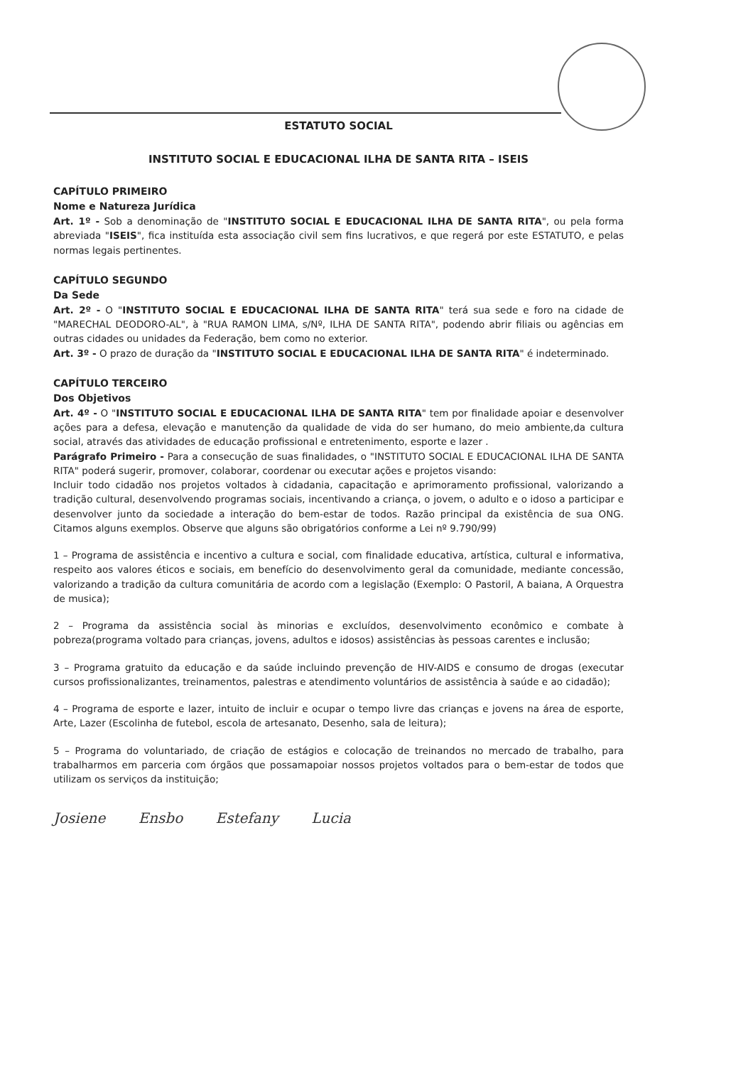ESTATUTO SOCIAL
INSTITUTO SOCIAL E EDUCACIONAL ILHA DE SANTA RITA – ISEIS
CAPÍTULO PRIMEIRO
Nome e Natureza Jurídica
Art. 1º - Sob a denominação de "INSTITUTO SOCIAL E EDUCACIONAL ILHA DE SANTA RITA", ou pela forma abreviada "ISEIS", fica instituída esta associação civil sem fins lucrativos, e que regerá por este ESTATUTO, e pelas normas legais pertinentes.
CAPÍTULO SEGUNDO
Da Sede
Art. 2º - O "INSTITUTO SOCIAL E EDUCACIONAL ILHA DE SANTA RITA" terá sua sede e foro na cidade de "MARECHAL DEODORO-AL", à "RUA RAMON LIMA, s/Nº, ILHA DE SANTA RITA", podendo abrir filiais ou agências em outras cidades ou unidades da Federação, bem como no exterior.
Art. 3º - O prazo de duração da "INSTITUTO SOCIAL E EDUCACIONAL ILHA DE SANTA RITA" é indeterminado.
CAPÍTULO TERCEIRO
Dos Objetivos
Art. 4º - O "INSTITUTO SOCIAL E EDUCACIONAL ILHA DE SANTA RITA" tem por finalidade apoiar e desenvolver ações para a defesa, elevação e manutenção da qualidade de vida do ser humano, do meio ambiente,da cultura social, através das atividades de educação profissional e entretenimento, esporte e lazer .
Parágrafo Primeiro - Para a consecução de suas finalidades, o "INSTITUTO SOCIAL E EDUCACIONAL ILHA DE SANTA RITA" poderá sugerir, promover, colaborar, coordenar ou executar ações e projetos visando:
Incluir todo cidadão nos projetos voltados à cidadania, capacitação e aprimoramento profissional, valorizando a tradição cultural, desenvolvendo programas sociais, incentivando a criança, o jovem, o adulto e o idoso a participar e desenvolver junto da sociedade a interação do bem-estar de todos. Razão principal da existência de sua ONG. Citamos alguns exemplos. Observe que alguns são obrigatórios conforme a Lei nº 9.790/99)
1 – Programa de assistência e incentivo a cultura e social, com finalidade educativa, artística, cultural e informativa, respeito aos valores éticos e sociais, em benefício do desenvolvimento geral da comunidade, mediante concessão, valorizando a tradição da cultura comunitária de acordo com a legislação (Exemplo: O Pastoril, A baiana, A Orquestra de musica);
2 – Programa da assistência social às minorias e excluídos, desenvolvimento econômico e combate à pobreza(programa voltado para crianças, jovens, adultos e idosos) assistências às pessoas carentes e inclusão;
3 – Programa gratuito da educação e da saúde incluindo prevenção de HIV-AIDS e consumo de drogas (executar cursos profissionalizantes, treinamentos, palestras e atendimento voluntários de assistência à saúde e ao cidadão);
4 – Programa de esporte e lazer, intuito de incluir e ocupar o tempo livre das crianças e jovens na área de esporte, Arte, Lazer (Escolinha de futebol, escola de artesanato, Desenho, sala de leitura);
5 – Programa do voluntariado, de criação de estágios e colocação de treinandos no mercado de trabalho, para trabalharmos em parceria com órgãos que possamapoiar nossos projetos voltados para o bem-estar de todos que utilizam os serviços da instituição;
Josiene Ensbo Estefany Lucia